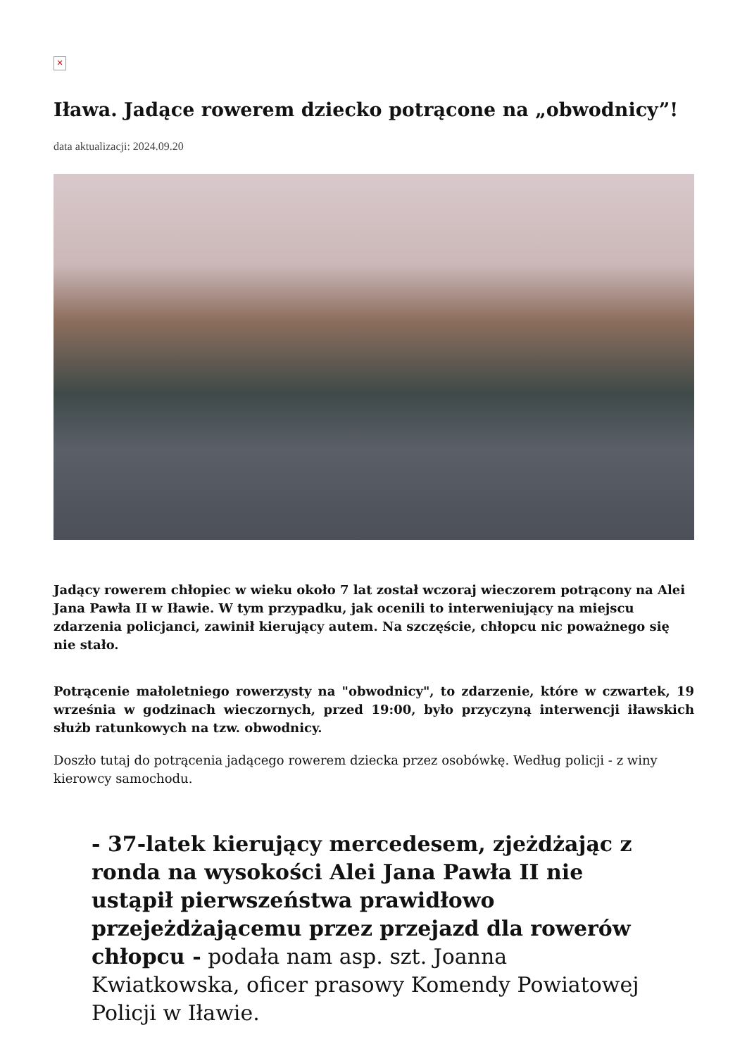✕
Iława. Jadące rowerem dziecko potrącone na „obwodnicy”!
data aktualizacji: 2024.09.20
Jadący rowerem chłopiec w wieku około 7 lat został wczoraj wieczorem potrącony na Alei Jana Pawła II w Iławie. W tym przypadku, jak ocenili to interweniujący na miejscu zdarzenia policjanci, zawinił kierujący autem. Na szczęście, chłopcu nic poważnego się nie stało.
Potrącenie małoletniego rowerzysty na "obwodnicy", to zdarzenie, które w czwartek, 19 września w godzinach wieczornych, przed 19:00, było przyczyną interwencji iławskich służb ratunkowych na tzw. obwodnicy.
Doszło tutaj do potrącenia jadącego rowerem dziecka przez osobówkę. Według policji - z winy kierowcy samochodu.
- 37-latek kierujący mercedesem, zjeżdżając z ronda na wysokości Alei Jana Pawła II nie ustąpił pierwszeństwa prawidłowo przejeżdżającemu przez przejazd dla rowerów chłopcu - podała nam asp. szt. Joanna Kwiatkowska, oficer prasowy Komendy Powiatowej Policji w Iławie.